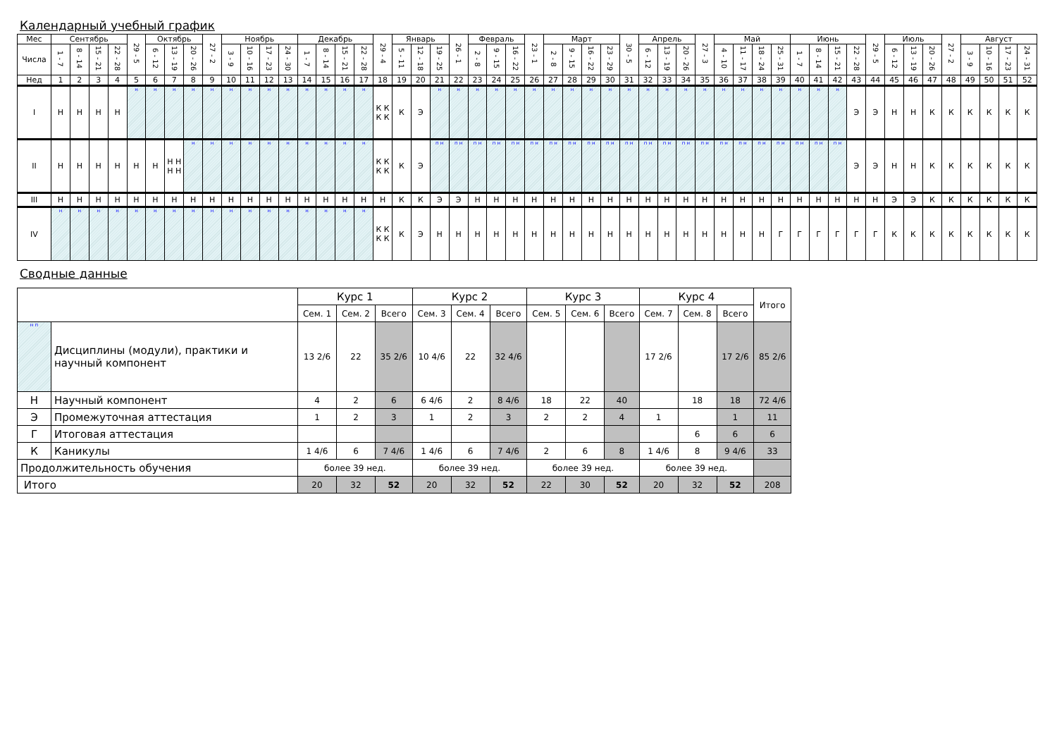Календарный учебный график
| Мес | Сентябрь | | | | 29 - 5 | Октябрь | | | 27 - 2 | Ноябрь | | | | Декабрь | | | | 29 - 4 | Январь | | | 26 - 1 | Февраль | | | 23 - 1 | Март | | | | 30 - 5 | Апрель | | | 27 - 3 | Май | | | | Июнь | | | | 29 - 5 | Июль | | | 27 - 2 | Август | | | |
| --- | --- | --- | --- | --- | --- | --- | --- | --- | --- | --- | --- | --- | --- | --- | --- | --- | --- | --- | --- | --- | --- | --- | --- | --- | --- | --- | --- | --- | --- | --- | --- | --- | --- | --- | --- | --- | --- | --- | --- | --- | --- | --- | --- | --- | --- | --- | --- | --- | --- | --- | --- | --- |
| Числа | 1 - 7 | 8 - 14 | 15 - 21 | 22 - 28 | | 6 - 12 | 13 - 19 | 20 - 26 | | 3 - 9 | 10 - 16 | 17 - 23 | 24 - 30 | 1 - 7 | 8 - 14 | 15 - 21 | 22 - 28 | | 5 - 11 | 12 - 18 | 19 - 25 | | 2 - 8 | 9 - 15 | 16 - 22 | | 2 - 8 | 9 - 15 | 16 - 22 | 23 - 29 | | 6 - 12 | 13 - 19 | 20 - 26 | | 4 - 10 | 11 - 17 | 18 - 24 | 25 - 31 | 1 - 7 | 8 - 14 | 15 - 21 | 22 - 28 | | 6 - 12 | 13 - 19 | 20 - 26 | | 3 - 9 | 10 - 16 | 17 - 23 | 24 - 31 |
| Нед | 1 | 2 | 3 | 4 | 5 | 6 | 7 | 8 | 9 | 10 | 11 | 12 | 13 | 14 | 15 | 16 | 17 | 18 | 19 | 20 | 21 | 22 | 23 | 24 | 25 | 26 | 27 | 28 | 29 | 30 | 31 | 32 | 33 | 34 | 35 | 36 | 37 | 38 | 39 | 40 | 41 | 42 | 43 | 44 | 45 | 46 | 47 | 48 | 49 | 50 | 51 | 52 |
| I | Н | Н | Н | Н | н | н | н | н | н | н | н | н | н | н | н | н | н | К К К К | К | Э | н | н | н | н | н | н | н | н | н | н | н | н | н | н | н | н | н | н | н | н | н | н | Э | Э | Н | Н | К | К | К | К | К | К |
| II | Н | Н | Н | Н | Н | Н | Н Н Н Н | н | н | н | н | н | н | н | н | н | н | К К К К | К | Э | п н | п н | п н | п н | п н | п н | п н | п н | п н | п н | п н | п н | п н | п н | п н | п н | п н | п н | п н | п н | п н | п н | Э | Э | Н | Н | К | К | К | К | К | К |
| III | Н | Н | Н | Н | Н | Н | Н | Н | Н | Н | Н | Н | Н | Н | Н | Н | Н | Н | К | К | Э | Э | Н | Н | Н | Н | Н | Н | Н | Н | Н | Н | Н | Н | Н | Н | Н | Н | Н | Н | Н | Н | Н | Н | Э | Э | К | К | К | К | К | К |
| IV | н | н | н | н | н | н | н | н | н | н | н | н | н | н | н | н | н | К К К К | К | Э | Н | Н | Н | Н | Н | Н | Н | Н | Н | Н | Н | Н | Н | Н | Н | Н | Н | Н | Г | Г | Г | Г | Г | Г | К | К | К | К | К | К | К | К |
Сводные данные
| | | Курс 1 | | | Курс 2 | | | Курс 3 | | | Курс 4 | | | Итого |
| --- | --- | --- | --- | --- | --- | --- | --- | --- | --- | --- | --- | --- | --- | --- |
| | | Сем. 1 | Сем. 2 | Всего | Сем. 3 | Сем. 4 | Всего | Сем. 5 | Сем. 6 | Всего | Сем. 7 | Сем. 8 | Всего | |
| н п | Дисциплины (модули), практики и научный компонент | 13 2/6 | 22 | 35 2/6 | 10 4/6 | 22 | 32 4/6 | | | | 17 2/6 | | 17 2/6 | 85 2/6 |
| Н | Научный компонент | 4 | 2 | 6 | 6 4/6 | 2 | 8 4/6 | 18 | 22 | 40 | | 18 | 18 | 72 4/6 |
| Э | Промежуточная аттестация | 1 | 2 | 3 | 1 | 2 | 3 | 2 | 2 | 4 | 1 | | 1 | 11 |
| Г | Итоговая аттестация | | | | | | | | | | | 6 | 6 | 6 |
| К | Каникулы | 1 4/6 | 6 | 7 4/6 | 1 4/6 | 6 | 7 4/6 | 2 | 6 | 8 | 1 4/6 | 8 | 9 4/6 | 33 |
| Продолжительность обучения | | более 39 нед. | | | более 39 нед. | | | более 39 нед. | | | более 39 нед. | | | |
| Итого | | 20 | 32 | 52 | 20 | 32 | 52 | 22 | 30 | 52 | 20 | 32 | 52 | 208 |